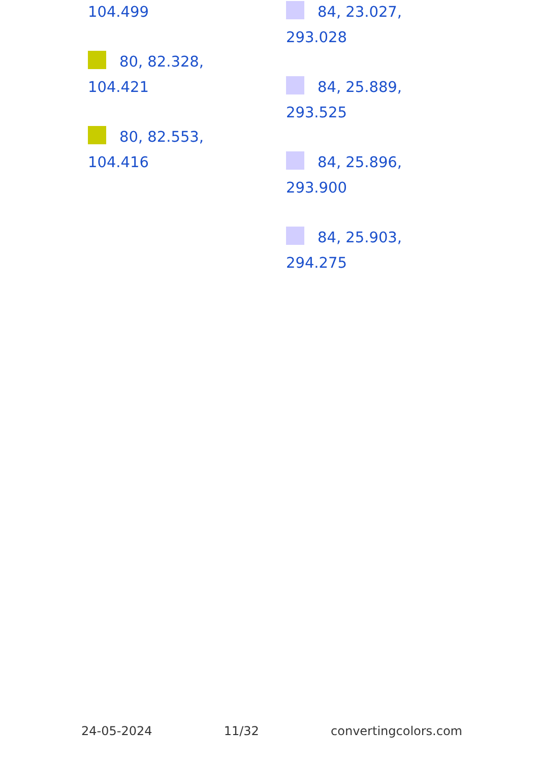104.499
80, 82.328,
104.421
80, 82.553,
104.416
84, 23.027,
293.028
84, 25.889,
293.525
84, 25.896,
293.900
84, 25.903,
294.275
24-05-2024 11/32 convertingcolors.com